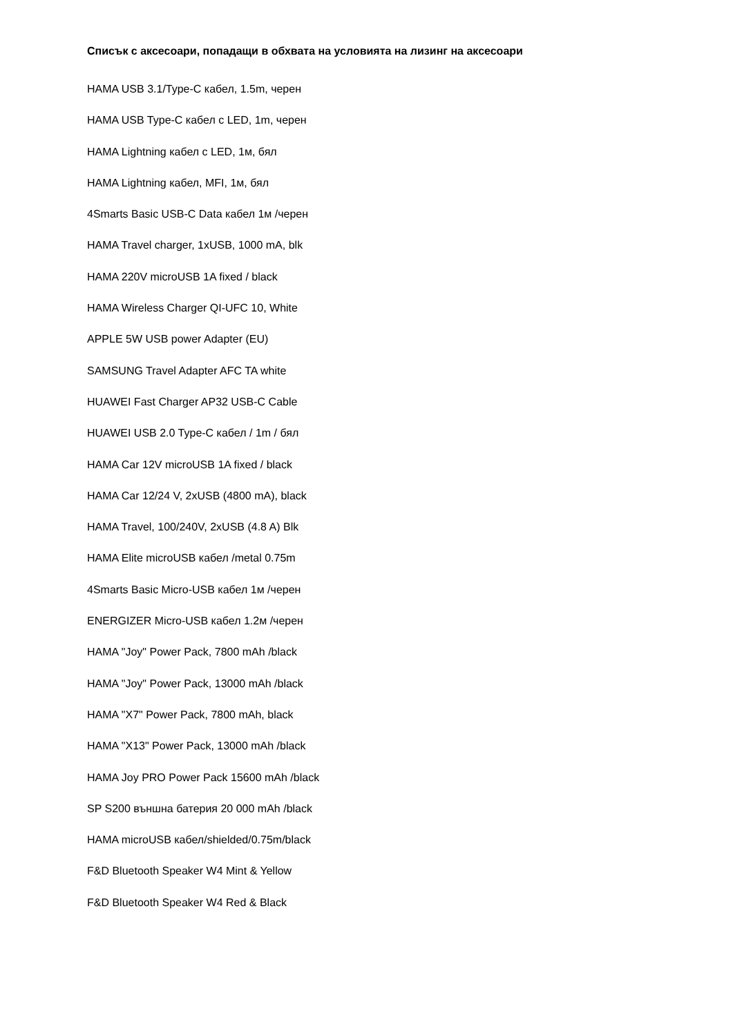Списък с аксесоари, попадащи в обхвата на условията на лизинг на аксесоари
HAMA USB 3.1/Type-C кабел, 1.5m, черен
HAMA USB Type-C кабел с LED, 1m, черен
HAMA Lightning кабел с LED, 1м, бял
HAMA Lightning кабел, MFI, 1м, бял
4Smarts Basic USB-C Data кабел 1м /черен
HAMA Travel charger, 1xUSB, 1000 mA, blk
HAMA 220V microUSB 1A fixed / black
HAMA Wireless Charger QI-UFC 10, White
APPLE 5W USB power Adapter (EU)
SAMSUNG Travel Adapter AFC TA white
HUAWEI Fast Charger AP32 USB-C Cable
HUAWEI USB 2.0 Type-C кабел / 1m / бял
HAMA Car 12V microUSB 1A fixed / black
HAMA Car 12/24 V, 2xUSB (4800 mA), black
HAMA Travel, 100/240V, 2xUSB (4.8 A) Blk
HAMA Elite microUSB кабел /metal 0.75m
4Smarts Basic Micro-USB кабел 1м /черен
ENERGIZER Micro-USB кабел 1.2м /черен
HAMA "Joy" Power Pack, 7800 mAh /black
HAMA "Joy" Power Pack, 13000 mAh /black
HAMA "X7" Power Pack, 7800 mAh, black
HAMA "X13" Power Pack, 13000 mAh /black
HAMA Joy PRO Power Pack 15600 mAh /black
SP S200 външна батерия 20 000 mAh /black
HAMA microUSB кабел/shielded/0.75m/black
F&D Bluetooth Speaker W4 Mint & Yellow
F&D Bluetooth Speaker W4 Red & Black